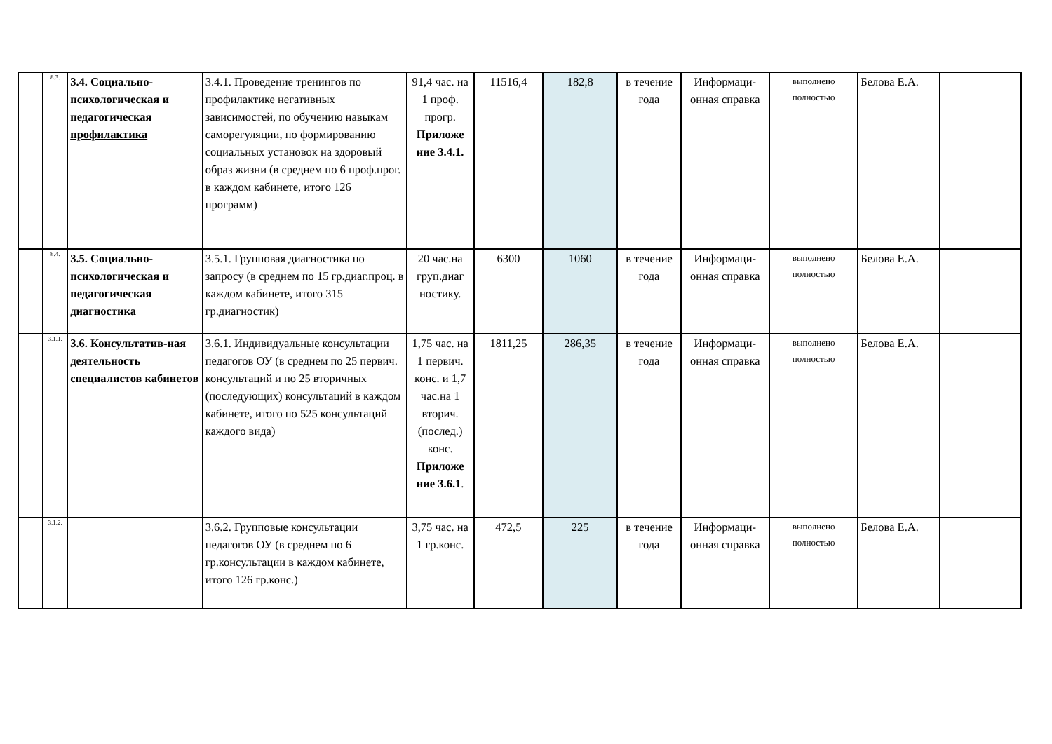| | 8.3. | 3.4. Социально-психологическая и педагогическая профилактика | 3.4.1. Проведение тренингов по профилактике негативных зависимостей, по обучению навыкам саморегуляции, по формированию социальных установок на здоровый образ жизни (в среднем по 6 проф.прог. в каждом кабинете, итого 126 программ) | 91,4 час. на 1 проф. прогр. Приложе ние 3.4.1. | 11516,4 | 182,8 | в течение года | Информаци-онная справка | выполнено полностью | Белова Е.А. | |
| | 8.4. | 3.5. Социально-психологическая и педагогическая диагностика | 3.5.1. Групповая диагностика по запросу (в среднем по 15 гр.диаг.проц. в каждом кабинете, итого 315 гр.диагностик) | 20 час.на груп.диаг ностику. | 6300 | 1060 | в течение года | Информаци-онная справка | выполнено полностью | Белова Е.А. | |
| | 3.1.1. | 3.6. Консультатив-ная деятельность специалистов кабинетов | 3.6.1. Индивидуальные консультации педагогов ОУ (в среднем по 25 первич. консультаций и по 25 вторичных (последующих) консультаций в каждом кабинете, итого по 525 консультаций каждого вида) | 1,75 час. на 1 первич. конс. и 1,7 час.на 1 вторич. (послед.) конс. Приложе ние 3.6.1 . | 1811,25 | 286,35 | в течение года | Информаци-онная справка | выполнено полностью | Белова Е.А. | |
| | 3.1.2. | | 3.6.2. Групповые консультации педагогов ОУ (в среднем по 6 гр.консультации в каждом кабинете, итого 126 гр.конс.) | 3,75 час. на 1 гр.конс. | 472,5 | 225 | в течение года | Информаци-онная справка | выполнено полностью | Белова Е.А. | |